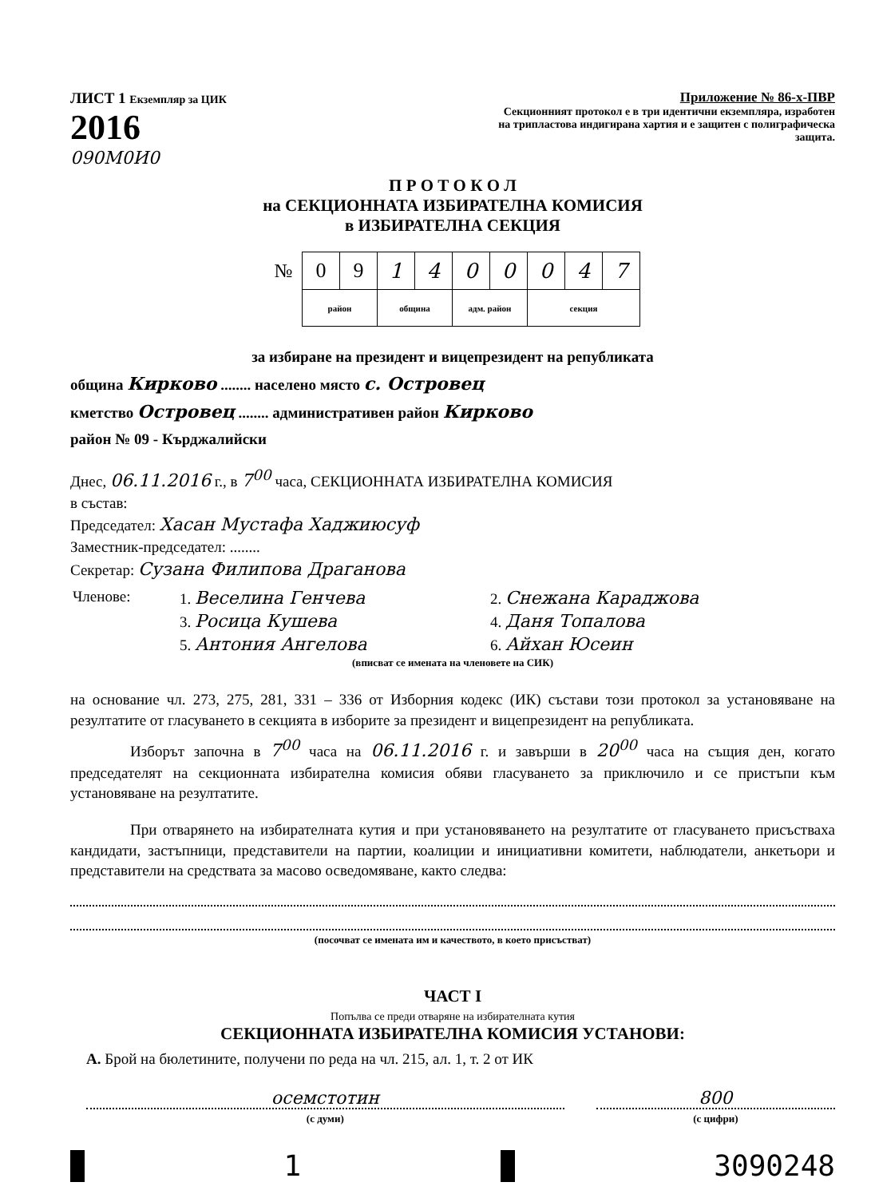ЛИСТ 1 Екземпляр за ЦИК
2016
090М0И0
Приложение № 86-х-ПВР
Секционният протокол е в три идентични екземпляра, изработен
на трипластова индигирана хартия и е защитен с полиграфическа
защита.
П Р О Т О К О Л
на СЕКЦИОННАТА ИЗБИРАТЕЛНА КОМИСИЯ
в ИЗБИРАТЕЛНА СЕКЦИЯ
| № | 0 | 9 | 1 | 4 | 0 | 0 | 0 | 4 | 7 |
| | район | | община | | адм. район | | секция | | |
за избиране на президент и вицепрезидент на републиката
община Кирково ........ населено място с. Островец
кметство Островец ........ административен район Кирково
район № 09 - Кърджалийски
Днес, 06.11.2016 г., в 7<sup>00</sup> часа, СЕКЦИОННАТА ИЗБИРАТЕЛНА КОМИСИЯ
в състав:
Председател: Хасан Мустафа Хаджиюсуф
Заместник-председател: ........
Секретар: Сузана Филипова Драганова
| Членове: | 1. Веселина Генчева | 2. Снежана Караджова |
| | 3. Росица Кушева | 4. Даня Топалова |
| | 5. Антония Ангелова | 6. Айхан Юсеин |
(вписват се имената на членовете на СИК)
на основание чл. 273, 275, 281, 331 – 336 от Изборния кодекс (ИК) състави този протокол за установяване на резултатите от гласуването в секцията в изборите за президент и вицепрезидент на републиката.
Изборът започна в 7<sup>00</sup> часа на 06.11.2016 г. и завърши в 20<sup>00</sup> часа на същия ден, когато председателят на секционната избирателна комисия обяви гласуването за приключило и се пристъпи към установяване на резултатите.
При отварянето на избирателната кутия и при установяването на резултатите от гласуването присъстваха кандидати, застъпници, представители на партии, коалиции и инициативни комитети, наблюдатели, анкетьори и представители на средствата за масово осведомяване, както следва:
(посочват се имената им и качеството, в което присъстват)
ЧАСТ I
Попълва се преди отваряне на избирателната кутия
СЕКЦИОННАТА ИЗБИРАТЕЛНА КОМИСИЯ УСТАНОВИ:
А. Брой на бюлетините, получени по реда на чл. 215, ал. 1, т. 2 от ИК
осемстотин
(с думи)
800
(с цифри)
1 3090248